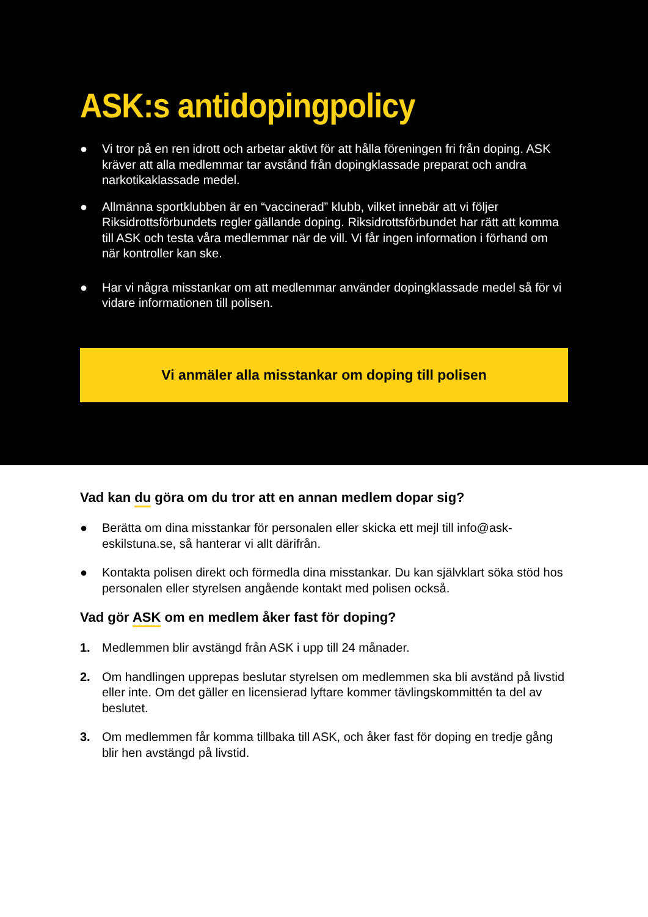ASK:s antidopingpolicy
● Vi tror på en ren idrott och arbetar aktivt för att hålla föreningen fri från doping. ASK kräver att alla medlemmar tar avstånd från dopingklassade preparat och andra narkotikaklassade medel.
● Allmänna sportklubben är en “vaccinerad” klubb, vilket innebär att vi följer Riksidrottsförbundets regler gällande doping. Riksidrottsförbundet har rätt att komma till ASK och testa våra medlemmar när de vill. Vi får ingen information i förhand om när kontroller kan ske.
● Har vi några misstankar om att medlemmar använder dopingklassade medel så för vi vidare informationen till polisen.
Vi anmäler alla misstankar om doping till polisen
Vad kan du göra om du tror att en annan medlem dopar sig?
● Berätta om dina misstankar för personalen eller skicka ett mejl till info@ask-eskilstuna.se, så hanterar vi allt därifrån.
● Kontakta polisen direkt och förmedla dina misstankar. Du kan självklart söka stöd hos personalen eller styrelsen angående kontakt med polisen också.
Vad gör ASK om en medlem åker fast för doping?
1. Medlemmen blir avstängd från ASK i upp till 24 månader.
2. Om handlingen upprepas beslutar styrelsen om medlemmen ska bli avständ på livstid eller inte. Om det gäller en licensierad lyftare kommer tävlingskommittén ta del av beslutet.
3. Om medlemmen får komma tillbaka till ASK, och åker fast för doping en tredje gång blir hen avstängd på livstid.